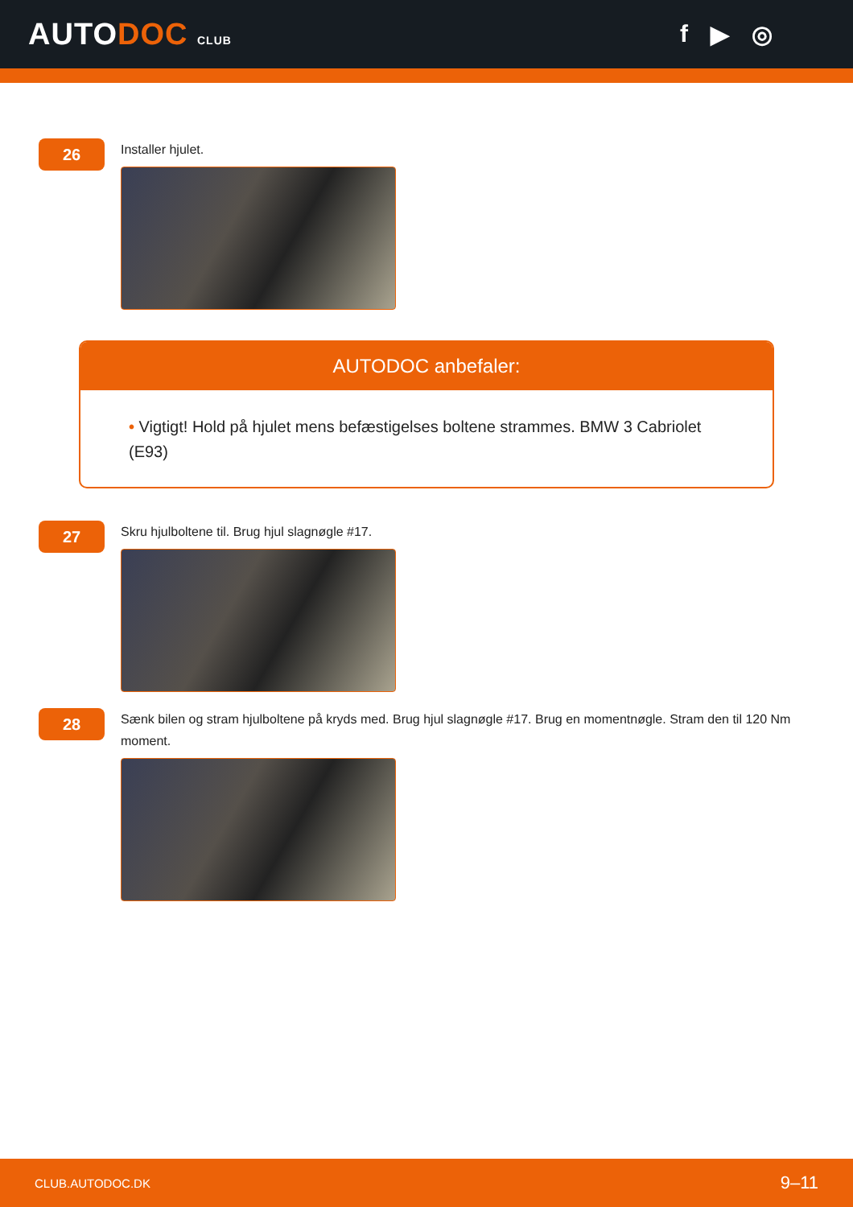AUTODOC CLUB
f ▶ ◎
26
Installer hjulet.
AUTODOC anbefaler:
• Vigtigt! Hold på hjulet mens befæstigelses boltene strammes. BMW 3 Cabriolet (E93)
27
Skru hjulboltene til. Brug hjul slagnøgle #17.
28
Sænk bilen og stram hjulboltene på kryds med. Brug hjul slagnøgle #17. Brug en momentnøgle. Stram den til 120 Nm moment.
CLUB.AUTODOC.DK 9–11